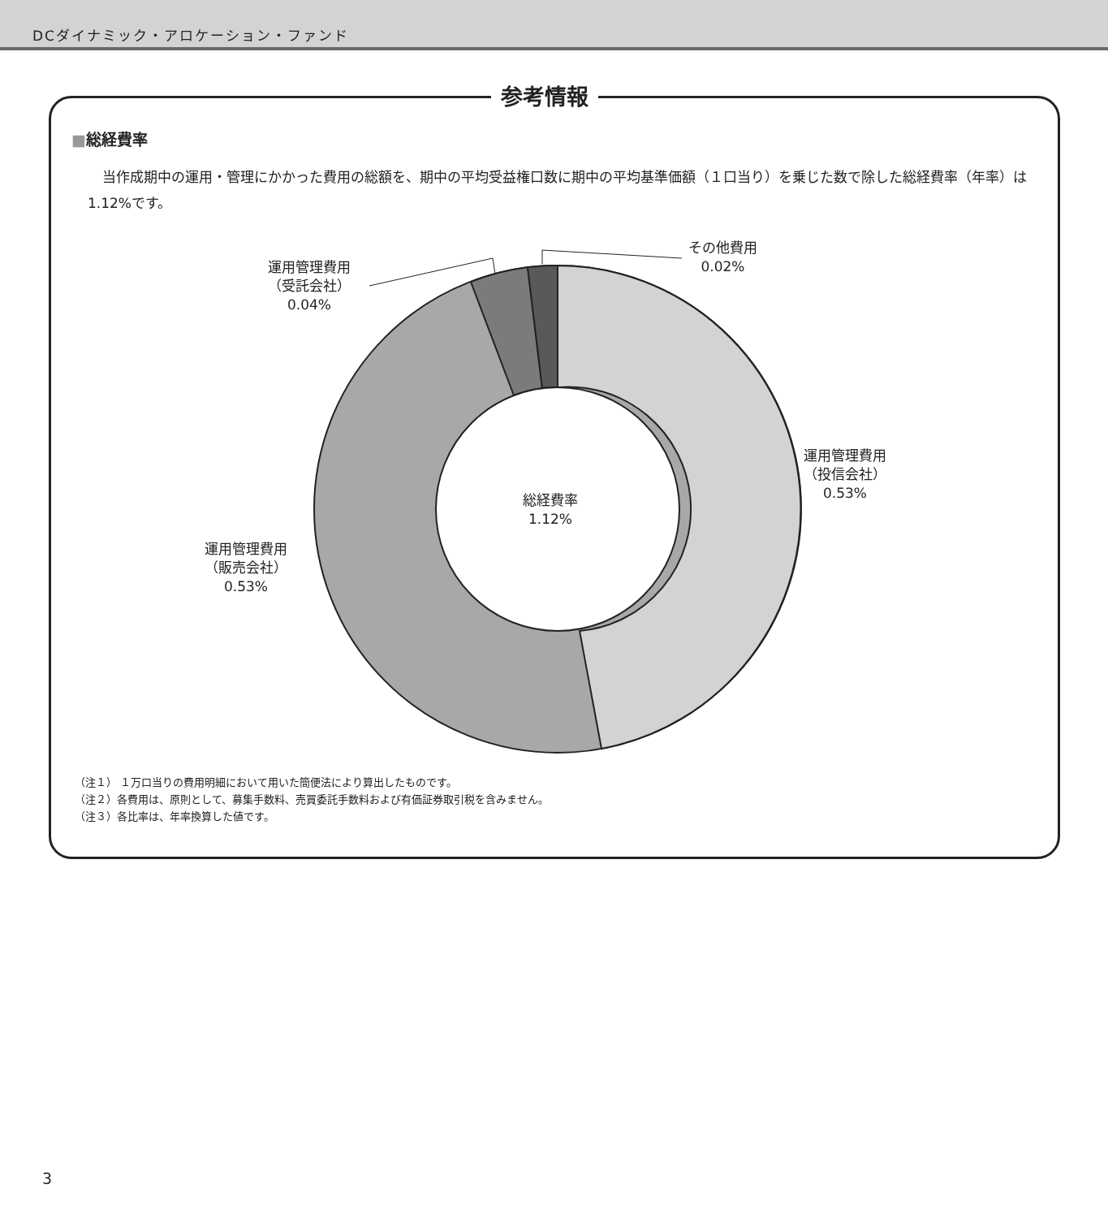DCダイナミック・アロケーション・ファンド
参考情報
■総経費率
当作成期中の運用・管理にかかった費用の総額を、期中の平均受益権口数に期中の平均基準価額（１口当り）を乗じた数で除した総経費率（年率）は1.12%です。
運用管理費用
（受託会社）
0.04%
その他費用
0.02%
運用管理費用
（投信会社）
0.53%
運用管理費用
（販売会社）
0.53%
総経費率
1.12%
（注１） １万口当りの費用明細において用いた簡便法により算出したものです。
（注２）各費用は、原則として、募集手数料、売買委託手数料および有価証券取引税を含みません。
（注３）各比率は、年率換算した値です。
3